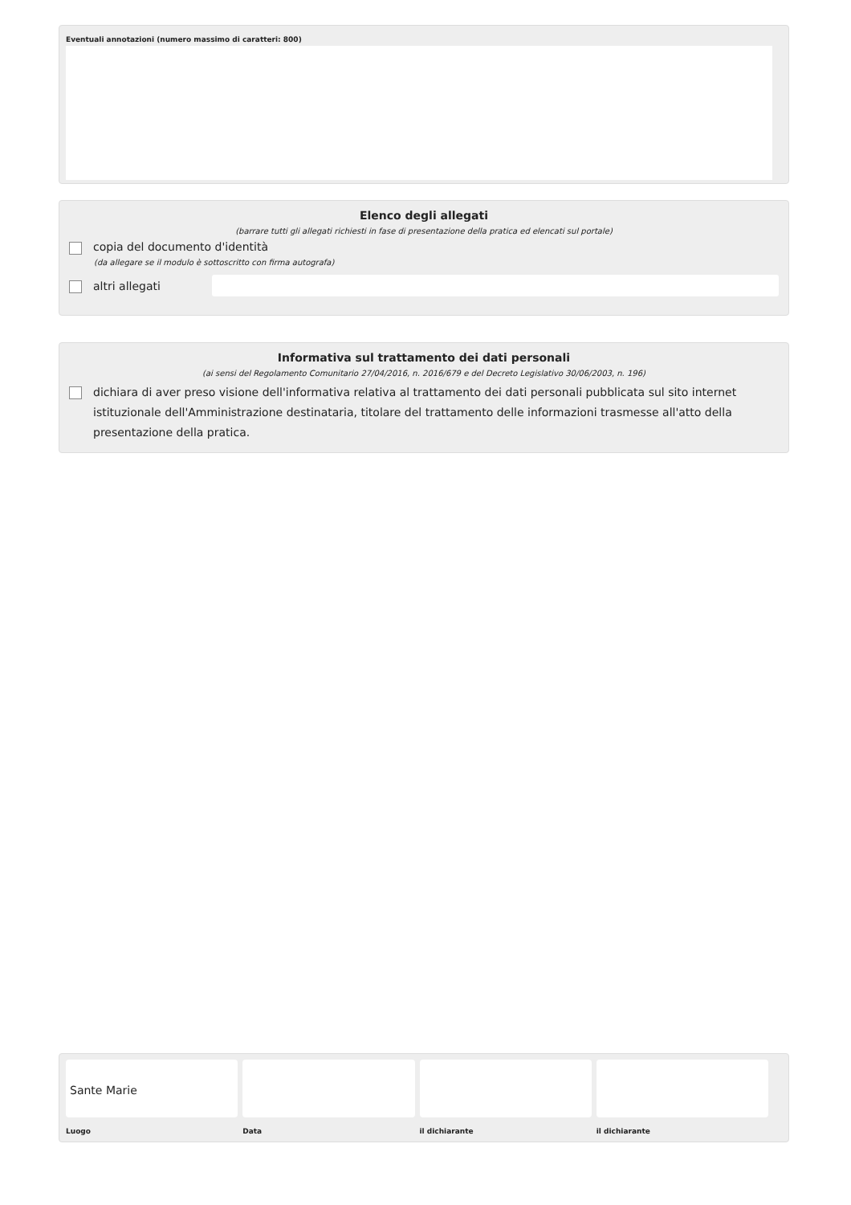Eventuali annotazioni (numero massimo di caratteri: 800)
Elenco degli allegati
(barrare tutti gli allegati richiesti in fase di presentazione della pratica ed elencati sul portale)
copia del documento d'identità
(da allegare se il modulo è sottoscritto con firma autografa)
altri allegati
Informativa sul trattamento dei dati personali
(ai sensi del Regolamento Comunitario 27/04/2016, n. 2016/679 e del Decreto Legislativo 30/06/2003, n. 196)
dichiara di aver preso visione dell'informativa relativa al trattamento dei dati personali pubblicata sul sito internet istituzionale dell'Amministrazione destinataria, titolare del trattamento delle informazioni trasmesse all'atto della presentazione della pratica.
Sante Marie
Luogo
Data il dichiarante il dichiarante